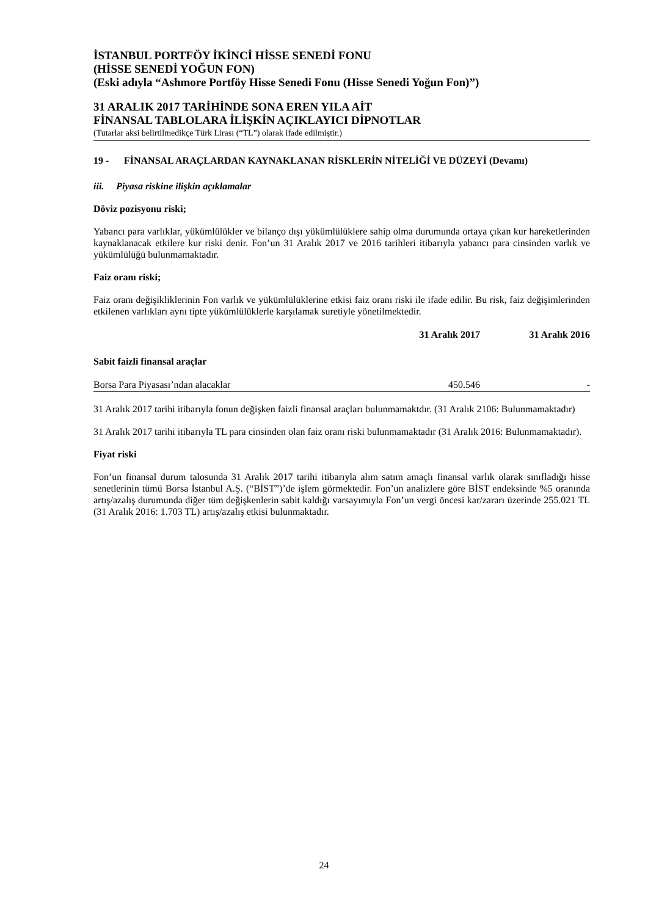İSTANBUL PORTFÖY İKİNCİ HİSSE SENEDİ FONU
(HİSSE SENEDİ YOĞUN FON)
(Eski adıyla “Ashmore Portföy Hisse Senedi Fonu (Hisse Senedi Yoğun Fon)”)
31 ARALIK 2017 TARİHİNDE SONA EREN YILA AİT
FİNANSAL TABLOLARA İLİŞKİN AÇIKLAYICI DİPNOTLAR
(Tutarlar aksi belirtilmedikçe Türk Lirası (“TL”) olarak ifade edilmiştir.)
19 - FİNANSAL ARAÇLARDAN KAYNAKLANAN RİSKLERİN NİTELİĞİ VE DÜZEYİ (Devamı)
iii. Piyasa riskine ilişkin açıklamalar
Döviz pozisyonu riski;
Yabancı para varlıklar, yükümlülükler ve bilanço dışı yükümlülüklere sahip olma durumunda ortaya çıkan kur hareketlerinden kaynaklanacak etkilere kur riski denir. Fon’un 31 Aralık 2017 ve 2016 tarihleri itibarıyla yabancı para cinsinden varlık ve yükümlülüğü bulunmamaktadır.
Faiz oranı riski;
Faiz oranı değişikliklerinin Fon varlık ve yükümlülüklerine etkisi faiz oranı riski ile ifade edilir. Bu risk, faiz değişimlerinden etkilenen varlıkları aynı tipte yükümlülüklerle karşılamak suretiyle yönetilmektedir.
| | 31 Aralık 2017 | 31 Aralık 2016 |
| --- | --- | --- |
| Sabit faizli finansal araçlar | | |
| Borsa Para Piyasası’ndan alacaklar | 450.546 | - |
31 Aralık 2017 tarihi itibarıyla fonun değişken faizli finansal araçları bulunmamaktdır. (31 Aralık 2106: Bulunmamaktadır)
31 Aralık 2017 tarihi itibarıyla TL para cinsinden olan faiz oranı riski bulunmamaktadır (31 Aralık 2016: Bulunmamaktadır).
Fiyat riski
Fon’un finansal durum talosunda 31 Aralık 2017 tarihi itibarıyla alım satım amaçlı finansal varlık olarak sınıfladığı hisse senetlerinin tümü Borsa İstanbul A.Ş. (“BİST”)’de işlem görmektedir. Fon’un analizlere göre BİST endeksinde %5 oranında artış/azalış durumunda diğer tüm değişkenlerin sabit kaldığı varsayımıyla Fon’un vergi öncesi kar/zararı üzerinde 255.021 TL (31 Aralık 2016: 1.703 TL) artış/azalış etkisi bulunmaktadır.
24